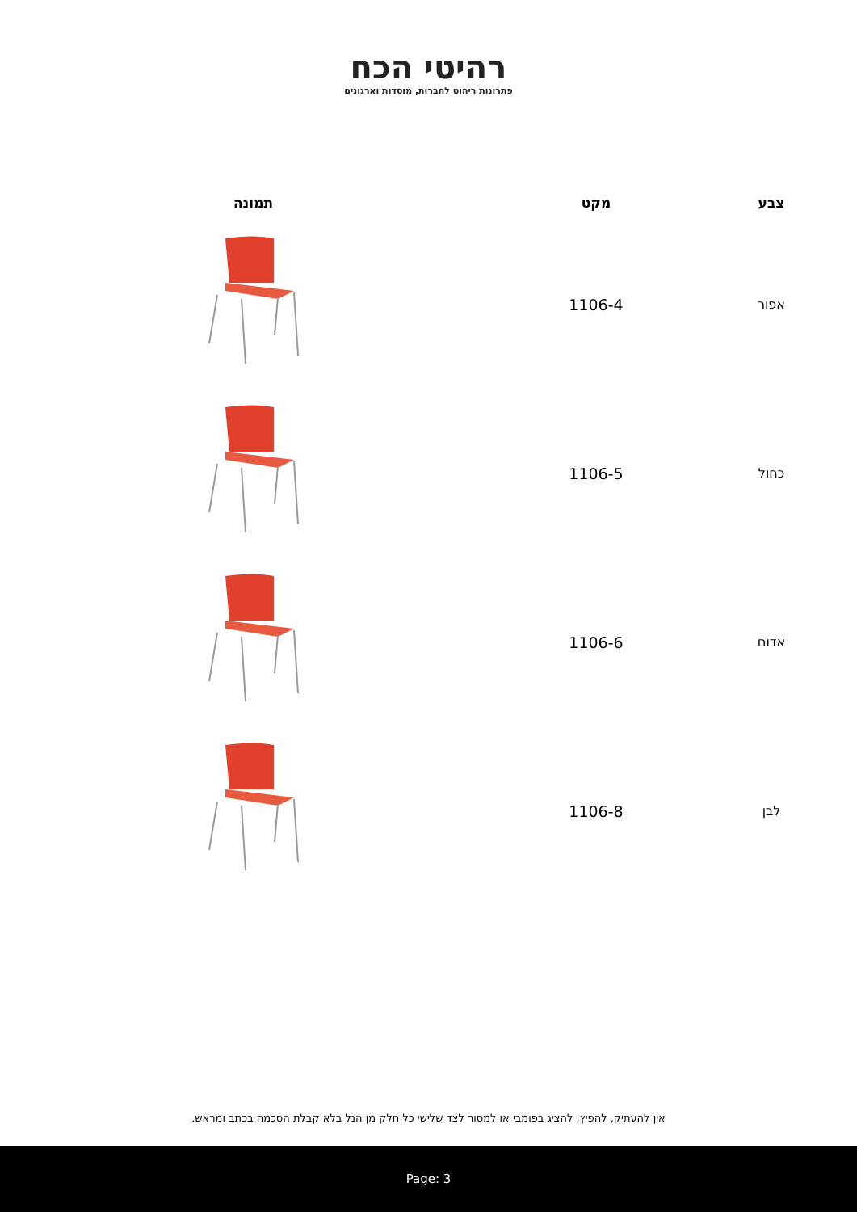רהיטי הכח
פתרונות ריהוט לחברות, מוסדות וארגונים
| צבע | מקט | תמונה |
| --- | --- | --- |
| אפור | 1106-4 | |
| כחול | 1106-5 | |
| אדום | 1106-6 | |
| לבן | 1106-8 | |
אין להעתיק, להפיץ, להציג בפומבי או למסור לצד שלישי כל חלק מן הנל בלא קבלת הסכמה בכתב ומראש.
Page: 3